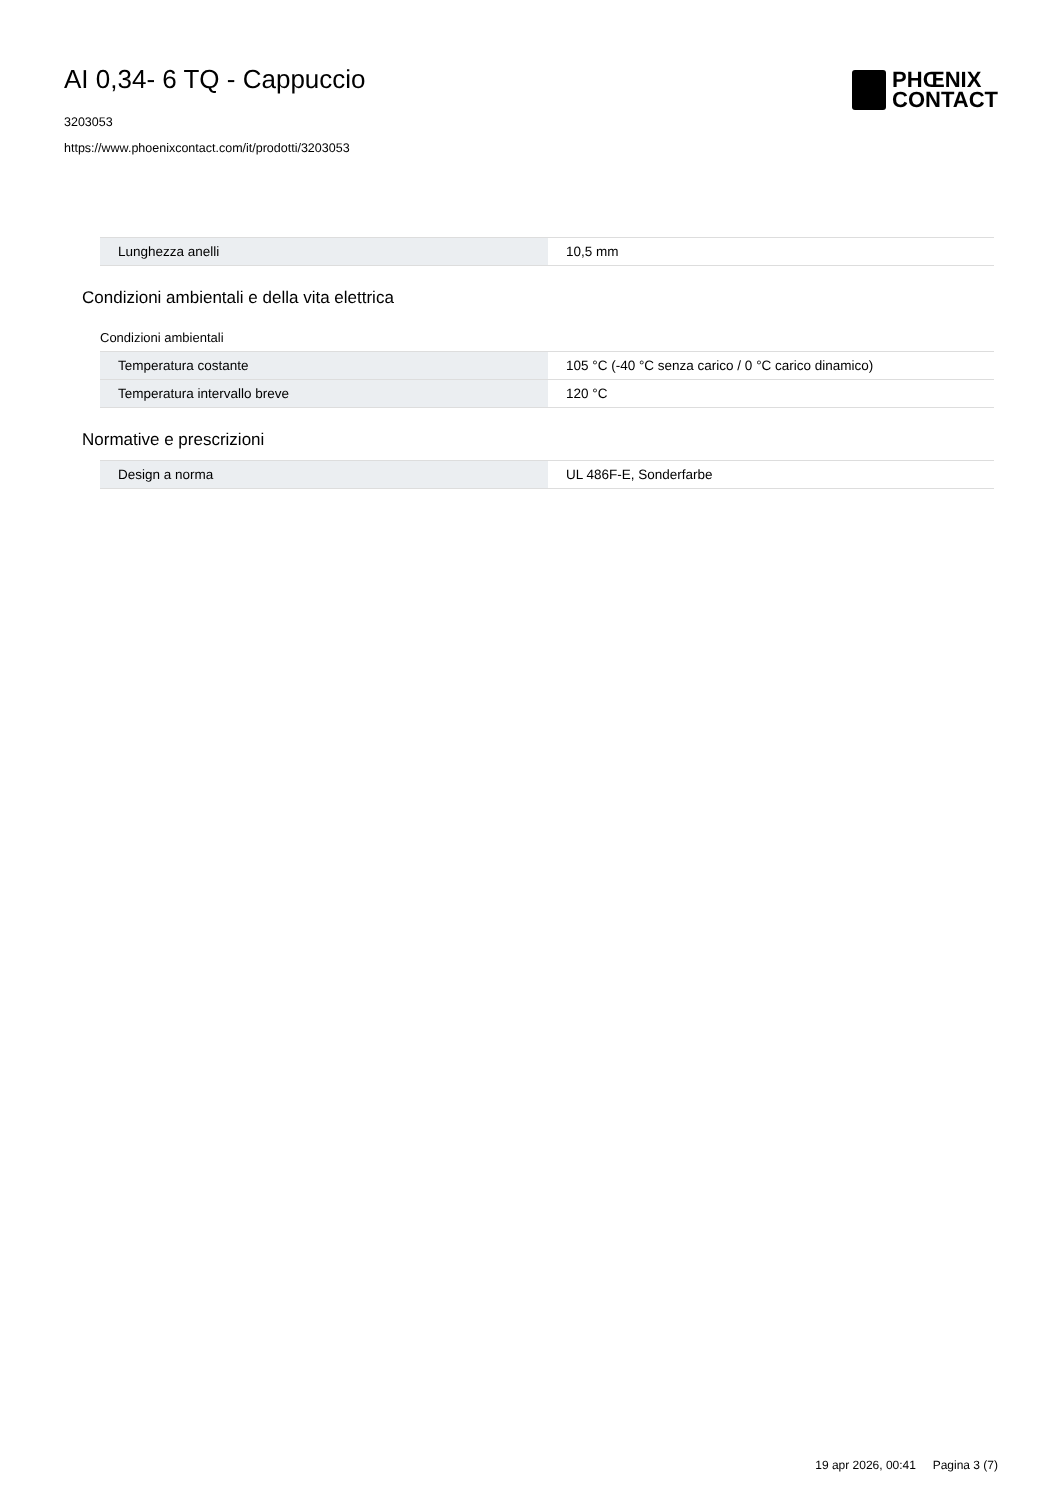AI 0,34- 6 TQ - Cappuccio
3203053
https://www.phoenixcontact.com/it/prodotti/3203053
PHŒNIX
CONTACT
| Lunghezza anelli | 10,5 mm |
Condizioni ambientali e della vita elettrica
Condizioni ambientali
| Temperatura costante | 105 °C (-40 °C senza carico / 0 °C carico dinamico) |
| Temperatura intervallo breve | 120 °C |
Normative e prescrizioni
| Design a norma | UL 486F-E, Sonderfarbe |
19 apr 2026, 00:41 Pagina 3 (7)